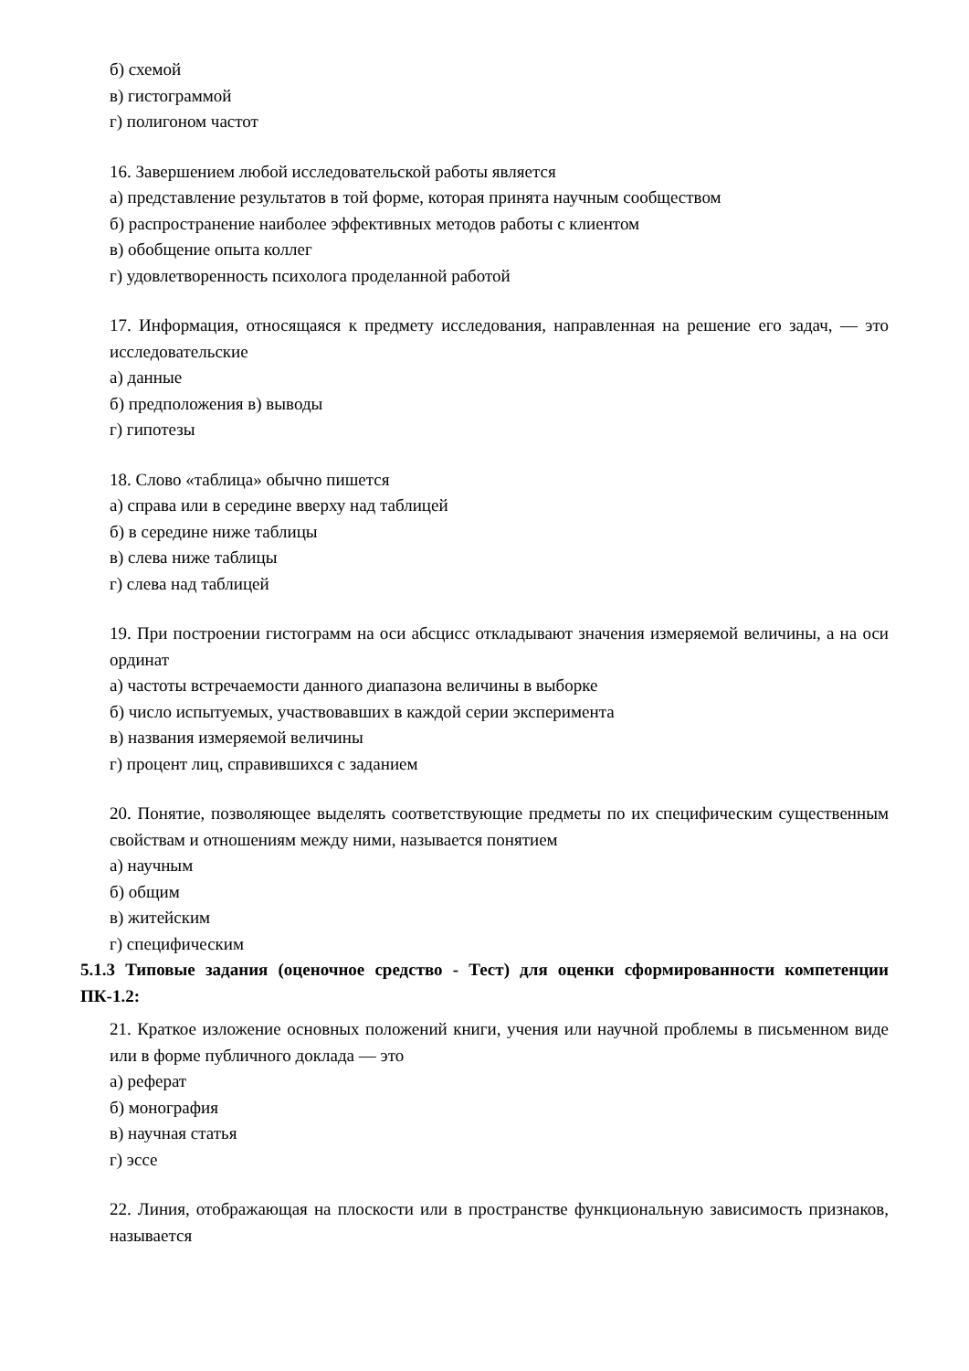б) схемой
в) гистограммой
г) полигоном частот
16. Завершением любой исследовательской работы является
а) представление результатов в той форме, которая принята научным сообществом
б) распространение наиболее эффективных методов работы с клиентом
в) обобщение опыта коллег
г) удовлетворенность психолога проделанной работой
17. Информация, относящаяся к предмету исследования, направленная на решение его задач, — это исследовательские
а) данные
б) предположения в) выводы
г) гипотезы
18. Слово «таблица» обычно пишется
а) справа или в середине вверху над таблицей
б) в середине ниже таблицы
в) слева ниже таблицы
г) слева над таблицей
19. При построении гистограмм на оси абсцисс откладывают значения измеряемой величины, а на оси ординат
а) частоты встречаемости данного диапазона величины в выборке
б) число испытуемых, участвовавших в каждой серии эксперимента
в) названия измеряемой величины
г) процент лиц, справившихся с заданием
20. Понятие, позволяющее выделять соответствующие предметы по их специфическим существенным свойствам и отношениям между ними, называется понятием
а) научным
б) общим
в) житейским
г) специфическим
5.1.3 Типовые задания (оценочное средство - Тест) для оценки сформированности компетенции ПК-1.2:
21. Краткое изложение основных положений книги, учения или научной проблемы в письменном виде или в форме публичного доклада — это
а) реферат
б) монография
в) научная статья
г) эссе
22. Линия, отображающая на плоскости или в пространстве функциональную зависимость признаков, называется